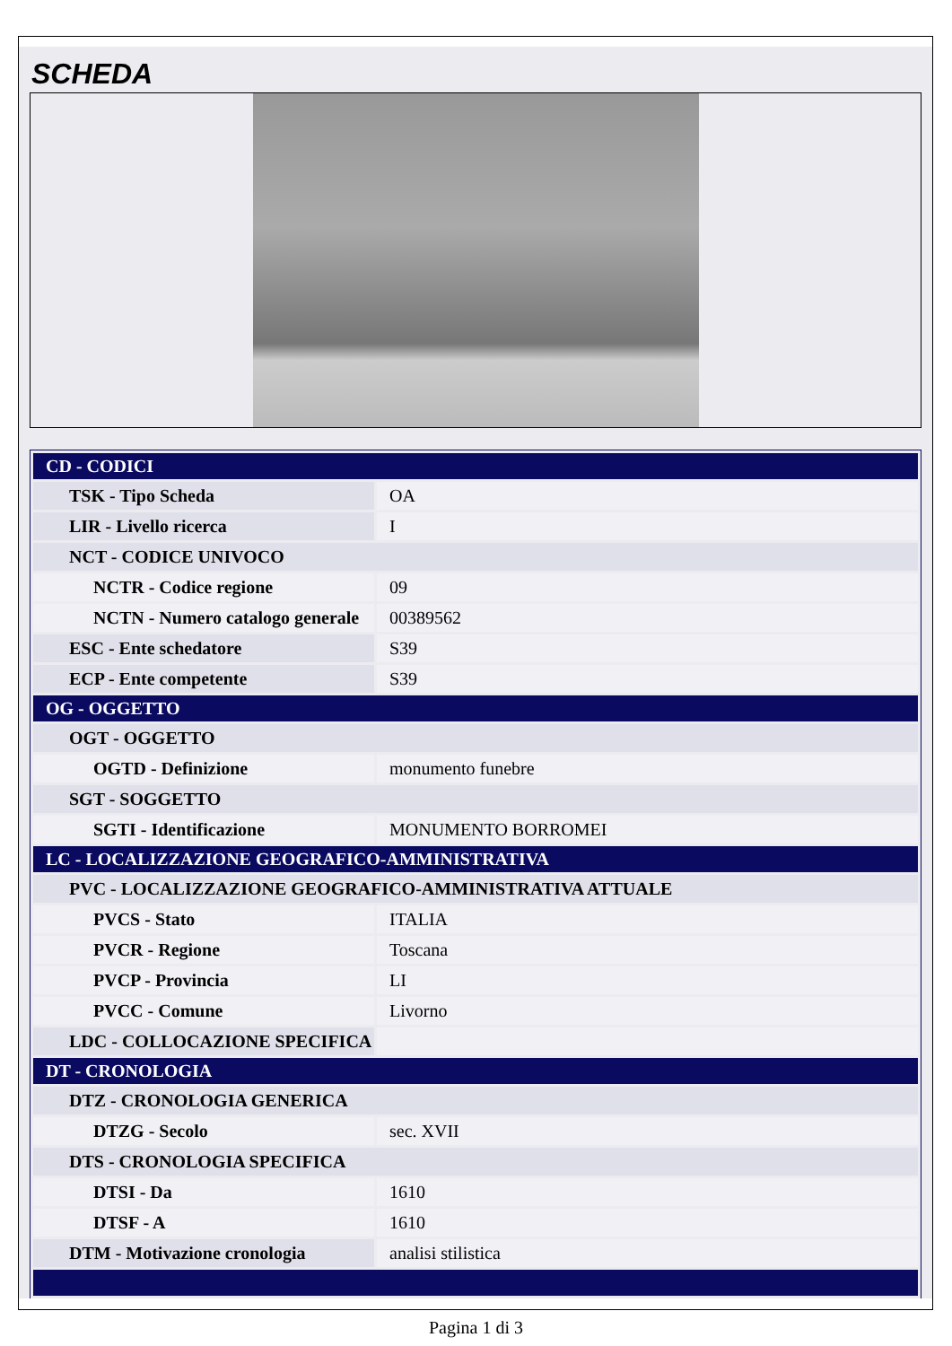SCHEDA
| CD - CODICI | |
| TSK - Tipo Scheda | OA |
| LIR - Livello ricerca | I |
| NCT - CODICE UNIVOCO | |
| NCTR - Codice regione | 09 |
| NCTN - Numero catalogo generale | 00389562 |
| ESC - Ente schedatore | S39 |
| ECP - Ente competente | S39 |
| OG - OGGETTO | |
| OGT - OGGETTO | |
| OGTD - Definizione | monumento funebre |
| SGT - SOGGETTO | |
| SGTI - Identificazione | MONUMENTO BORROMEI |
| LC - LOCALIZZAZIONE GEOGRAFICO-AMMINISTRATIVA | |
| PVC - LOCALIZZAZIONE GEOGRAFICO-AMMINISTRATIVA ATTUALE | |
| PVCS - Stato | ITALIA |
| PVCR - Regione | Toscana |
| PVCP - Provincia | LI |
| PVCC - Comune | Livorno |
| LDC - COLLOCAZIONE SPECIFICA | |
| DT - CRONOLOGIA | |
| DTZ - CRONOLOGIA GENERICA | |
| DTZG - Secolo | sec. XVII |
| DTS - CRONOLOGIA SPECIFICA | |
| DTSI - Da | 1610 |
| DTSF - A | 1610 |
| DTM - Motivazione cronologia | analisi stilistica |
Pagina 1 di 3